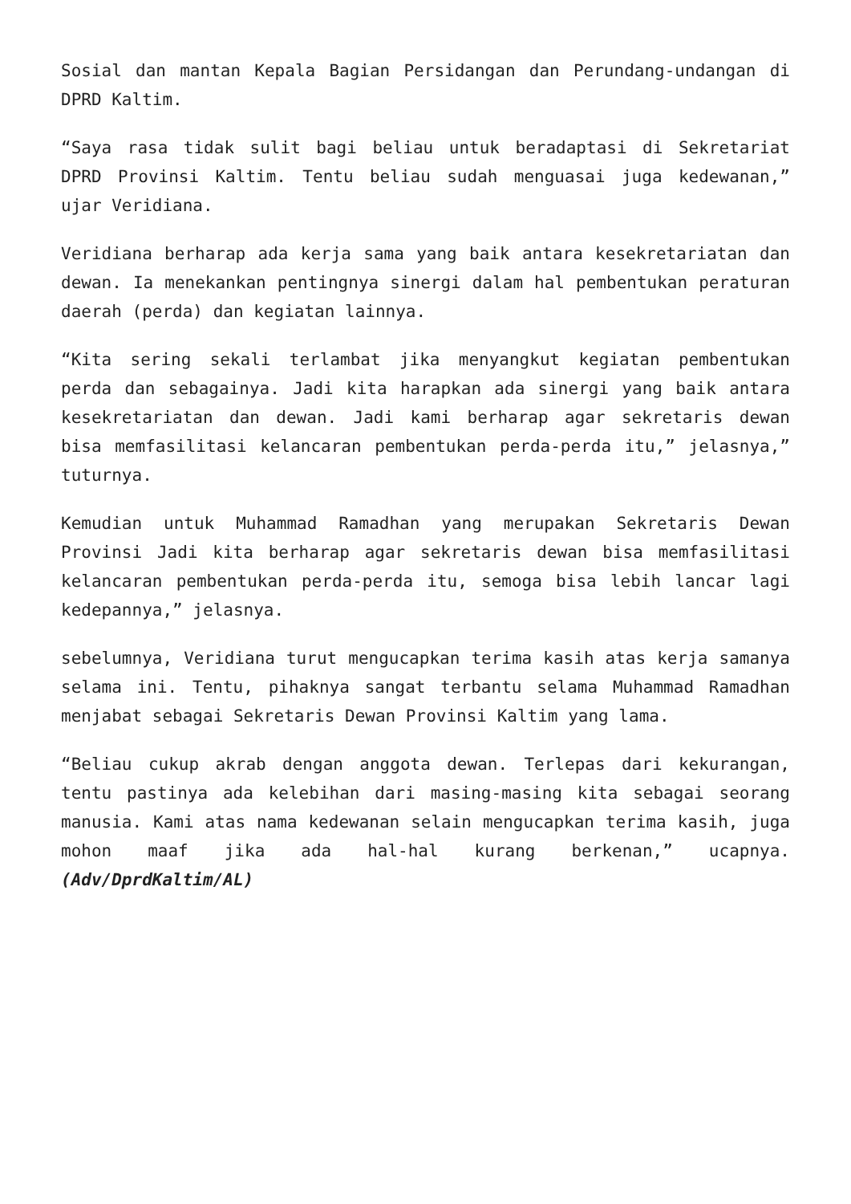Sosial dan mantan Kepala Bagian Persidangan dan Perundang-undangan di DPRD Kaltim.
“Saya rasa tidak sulit bagi beliau untuk beradaptasi di Sekretariat DPRD Provinsi Kaltim. Tentu beliau sudah menguasai juga kedewanan,” ujar Veridiana.
Veridiana berharap ada kerja sama yang baik antara kesekretariatan dan dewan. Ia menekankan pentingnya sinergi dalam hal pembentukan peraturan daerah (perda) dan kegiatan lainnya.
“Kita sering sekali terlambat jika menyangkut kegiatan pembentukan perda dan sebagainya. Jadi kita harapkan ada sinergi yang baik antara kesekretariatan dan dewan. Jadi kami berharap agar sekretaris dewan bisa memfasilitasi kelancaran pembentukan perda-perda itu,” jelasnya,” tuturnya.
Kemudian untuk Muhammad Ramadhan yang merupakan Sekretaris Dewan Provinsi Jadi kita berharap agar sekretaris dewan bisa memfasilitasi kelancaran pembentukan perda-perda itu, semoga bisa lebih lancar lagi kedepannya,” jelasnya.
sebelumnya, Veridiana turut mengucapkan terima kasih atas kerja samanya selama ini. Tentu, pihaknya sangat terbantu selama Muhammad Ramadhan menjabat sebagai Sekretaris Dewan Provinsi Kaltim yang lama.
“Beliau cukup akrab dengan anggota dewan. Terlepas dari kekurangan, tentu pastinya ada kelebihan dari masing-masing kita sebagai seorang manusia. Kami atas nama kedewanan selain mengucapkan terima kasih, juga mohon maaf jika ada hal-hal kurang berkenan,” ucapnya. (Adv/DprdKaltim/AL)